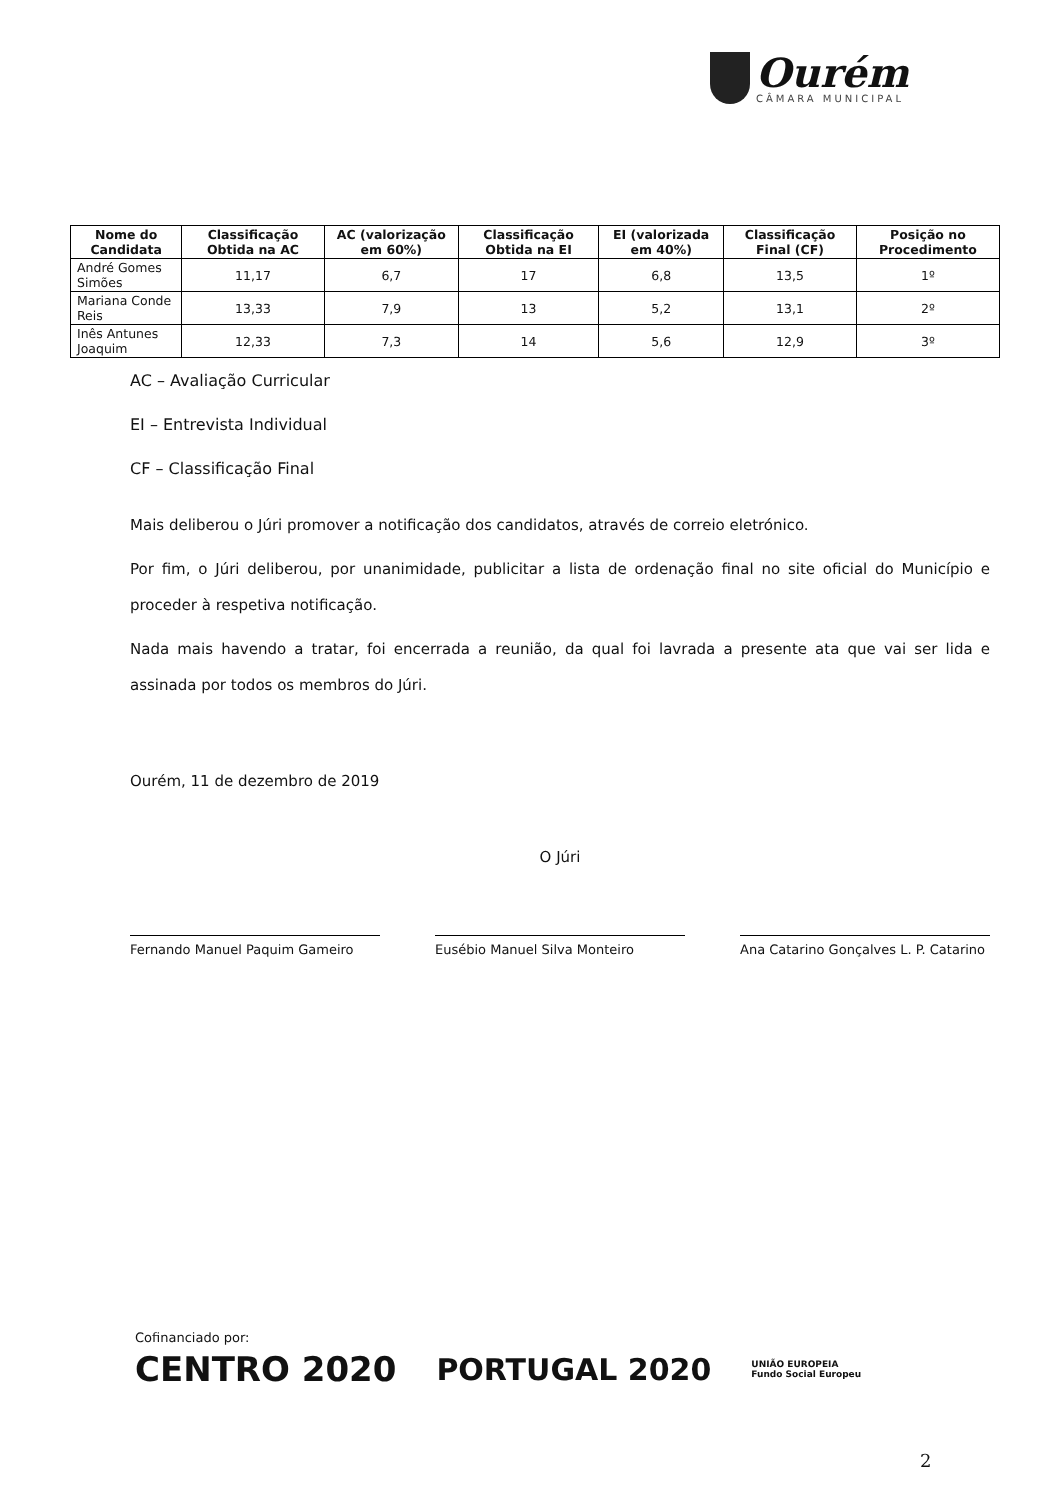Ourém
CÂMARA MUNICIPAL
| Nome do Candidata | Classificação Obtida na AC | AC (valorização em 60%) | Classificação Obtida na EI | EI (valorizada em 40%) | Classificação Final (CF) | Posição no Procedimento |
| --- | --- | --- | --- | --- | --- | --- |
| André Gomes Simões | 11,17 | 6,7 | 17 | 6,8 | 13,5 | 1º |
| Mariana Conde Reis | 13,33 | 7,9 | 13 | 5,2 | 13,1 | 2º |
| Inês Antunes Joaquim | 12,33 | 7,3 | 14 | 5,6 | 12,9 | 3º |
AC – Avaliação Curricular
EI – Entrevista Individual
CF – Classificação Final
Mais deliberou o Júri promover a notificação dos candidatos, através de correio eletrónico.
Por fim, o Júri deliberou, por unanimidade, publicitar a lista de ordenação final no site oficial do Município e proceder à respetiva notificação.
Nada mais havendo a tratar, foi encerrada a reunião, da qual foi lavrada a presente ata que vai ser lida e assinada por todos os membros do Júri.
Ourém, 11 de dezembro de 2019
O Júri
Fernando Manuel Paquim Gameiro Eusébio Manuel Silva Monteiro Ana Catarino Gonçalves L. P. Catarino
Cofinanciado por:
CENTRO 2020 PORTUGAL 2020 UNIÃO EUROPEIA
Fundo Social Europeu
2